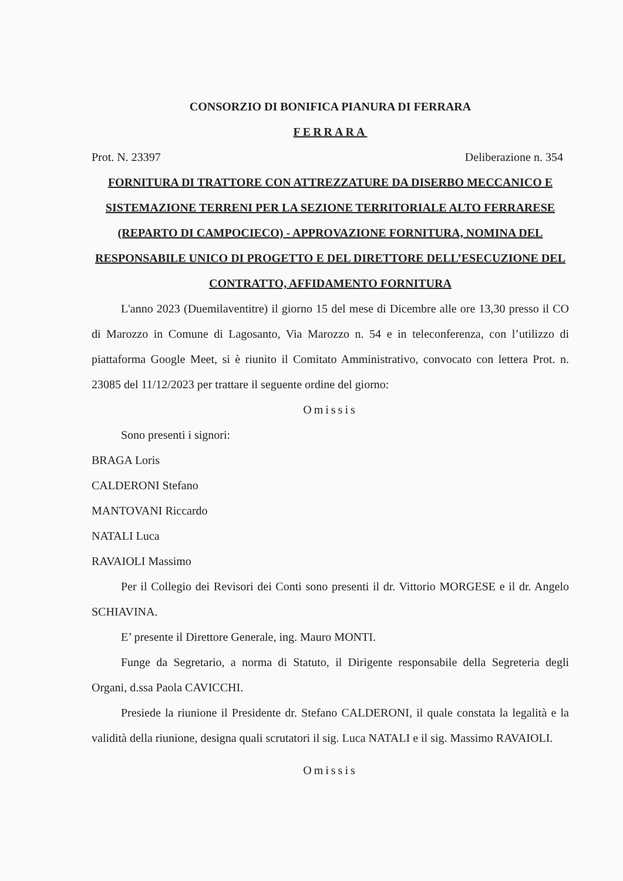CONSORZIO DI BONIFICA PIANURA DI FERRARA
FERRARA
Prot. N. 23397 Deliberazione n. 354
FORNITURA DI TRATTORE CON ATTREZZATURE DA DISERBO MECCANICO E SISTEMAZIONE TERRENI PER LA SEZIONE TERRITORIALE ALTO FERRARESE (REPARTO DI CAMPOCIECO) - APPROVAZIONE FORNITURA, NOMINA DEL RESPONSABILE UNICO DI PROGETTO E DEL DIRETTORE DELL’ESECUZIONE DEL CONTRATTO, AFFIDAMENTO FORNITURA
L'anno 2023 (Duemilaventitre) il giorno 15 del mese di Dicembre alle ore 13,30 presso il CO di Marozzo in Comune di Lagosanto, Via Marozzo n. 54 e in teleconferenza, con l’utilizzo di piattaforma Google Meet, si è riunito il Comitato Amministrativo, convocato con lettera Prot. n. 23085 del 11/12/2023 per trattare il seguente ordine del giorno:
Omissis
Sono presenti i signori:
BRAGA Loris
CALDERONI Stefano
MANTOVANI Riccardo
NATALI Luca
RAVAIOLI Massimo
Per il Collegio dei Revisori dei Conti sono presenti il dr. Vittorio MORGESE e il dr. Angelo SCHIAVINA.
E’ presente il Direttore Generale, ing. Mauro MONTI.
Funge da Segretario, a norma di Statuto, il Dirigente responsabile della Segreteria degli Organi, d.ssa Paola CAVICCHI.
Presiede la riunione il Presidente dr. Stefano CALDERONI, il quale constata la legalità e la validità della riunione, designa quali scrutatori il sig. Luca NATALI e il sig. Massimo RAVAIOLI.
Omissis